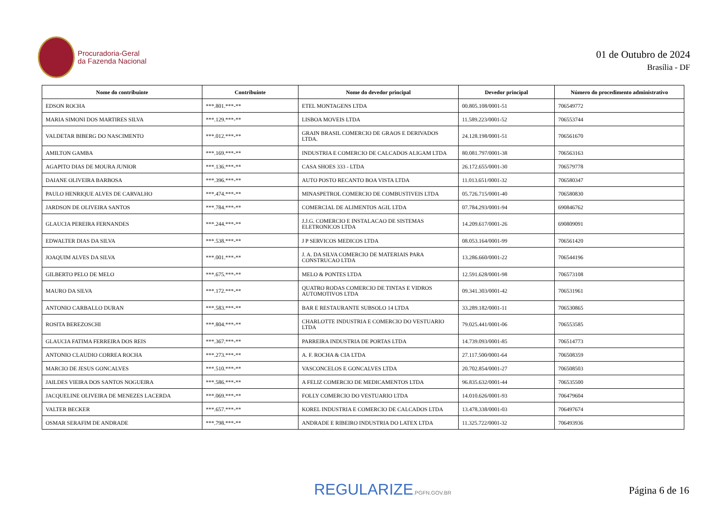Procuradoria-Geral
da Fazenda Nacional
01 de Outubro de 2024
Brasília - DF
| Nome do contribuinte | Contribuinte | Nome do devedor principal | Devedor principal | Número do procedimento administrativo |
| --- | --- | --- | --- | --- |
| EDSON ROCHA | ***.801.***-** | ETEL MONTAGENS LTDA | 00.805.108/0001-51 | 706549772 |
| MARIA SIMONI DOS MARTIRES SILVA | ***.129.***-** | LISBOA MOVEIS LTDA | 11.589.223/0001-52 | 706553744 |
| VALDETAR BIBERG DO NASCIMENTO | ***.012.***-** | GRAIN BRASIL COMERCIO DE GRAOS E DERIVADOS LTDA. | 24.128.198/0001-51 | 706561670 |
| AMILTON GAMBA | ***.169.***-** | INDUSTRIA E COMERCIO DE CALCADOS ALIGAM LTDA | 80.081.797/0001-38 | 706563163 |
| AGAPITO DIAS DE MOURA JUNIOR | ***.136.***-** | CASA SHOES 333 - LTDA | 26.172.655/0001-30 | 706579778 |
| DAIANE OLIVEIRA BARBOSA | ***.396.***-** | AUTO POSTO RECANTO BOA VISTA LTDA | 11.013.651/0001-32 | 706580347 |
| PAULO HENRIQUE ALVES DE CARVALHO | ***.474.***-** | MINASPETROL COMERCIO DE COMBUSTIVEIS LTDA | 05.726.715/0001-40 | 706580830 |
| JARDSON DE OLIVEIRA SANTOS | ***.784.***-** | COMERCIAL DE ALIMENTOS AGIL LTDA | 07.784.293/0001-94 | 690846762 |
| GLAUCIA PEREIRA FERNANDES | ***.244.***-** | J.J.G. COMERCIO E INSTALACAO DE SISTEMAS ELETRONICOS LTDA | 14.209.617/0001-26 | 690809091 |
| EDWALTER DIAS DA SILVA | ***.538.***-** | J P SERVICOS MEDICOS LTDA | 08.053.164/0001-99 | 706561420 |
| JOAQUIM ALVES DA SILVA | ***.001.***-** | J. A. DA SILVA COMERCIO DE MATERIAIS PARA CONSTRUCAO LTDA | 13.286.660/0001-22 | 706544196 |
| GILBERTO PELO DE MELO | ***.675.***-** | MELO & PONTES LTDA | 12.591.628/0001-98 | 706573108 |
| MAURO DA SILVA | ***.172.***-** | QUATRO RODAS COMERCIO DE TINTAS E VIDROS AUTOMOTIVOS LTDA | 09.341.303/0001-42 | 706531961 |
| ANTONIO CARBALLO DURAN | ***.583.***-** | BAR E RESTAURANTE SUBSOLO 14 LTDA | 33.289.182/0001-11 | 706530865 |
| ROSITA BEREZOSCHI | ***.804.***-** | CHARLOTTE INDUSTRIA E COMERCIO DO VESTUARIO LTDA | 79.025.441/0001-06 | 706553585 |
| GLAUCIA FATIMA FERREIRA DOS REIS | ***.367.***-** | PARREIRA INDUSTRIA DE PORTAS LTDA | 14.739.093/0001-85 | 706514773 |
| ANTONIO CLAUDIO CORREA ROCHA | ***.273.***-** | A. F. ROCHA & CIA LTDA | 27.117.500/0001-64 | 706508359 |
| MARCIO DE JESUS GONCALVES | ***.510.***-** | VASCONCELOS E GONCALVES LTDA | 20.702.854/0001-27 | 706508503 |
| JAILDES VIEIRA DOS SANTOS NOGUEIRA | ***.586.***-** | A FELIZ COMERCIO DE MEDICAMENTOS LTDA | 96.835.632/0001-44 | 706535500 |
| JACQUELINE OLIVEIRA DE MENEZES LACERDA | ***.069.***-** | FOLLY COMERCIO DO VESTUARIO LTDA | 14.010.626/0001-93 | 706479604 |
| VALTER BECKER | ***.657.***-** | KOREL INDUSTRIA E COMERCIO DE CALCADOS LTDA | 13.478.338/0001-03 | 706497674 |
| OSMAR SERAFIM DE ANDRADE | ***.798.***-** | ANDRADE E RIBEIRO INDUSTRIA DO LATEX LTDA | 11.325.722/0001-32 | 706493936 |
REGULARIZE.PGFN.GOV.BR
Página 6 de 16